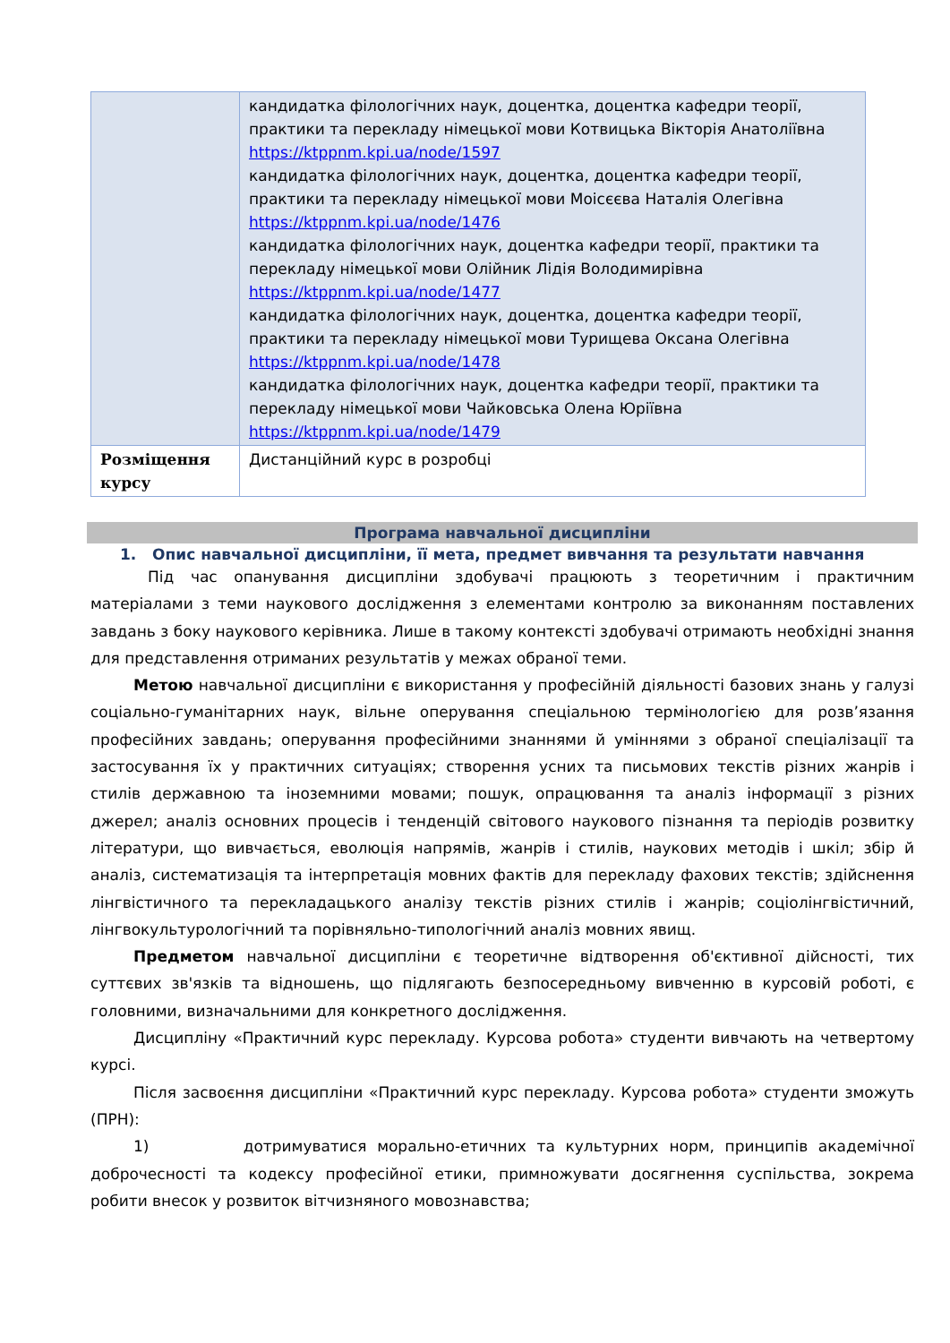| | кандидатка філологічних наук, доцентка, доцентка кафедри теорії, практики та перекладу німецької мови Котвицька Вікторія Анатоліївна https://ktppnm.kpi.ua/node/1597 кандидатка філологічних наук, доцентка, доцентка кафедри теорії, практики та перекладу німецької мови Моісєєва Наталія Олегівна https://ktppnm.kpi.ua/node/1476 кандидатка філологічних наук, доцентка кафедри теорії, практики та перекладу німецької мови Олійник Лідія Володимирівна https://ktppnm.kpi.ua/node/1477 кандидатка філологічних наук, доцентка, доцентка кафедри теорії, практики та перекладу німецької мови Турищева Оксана Олегівна https://ktppnm.kpi.ua/node/1478 кандидатка філологічних наук, доцентка кафедри теорії, практики та перекладу німецької мови Чайковська Олена Юріївна https://ktppnm.kpi.ua/node/1479 |
| Розміщення курсу | Дистанційний курс в розробці |
Програма навчальної дисципліни
1. Опис навчальної дисципліни, її мета, предмет вивчання та результати навчання
Під час опанування дисципліни здобувачі працюють з теоретичним і практичним матеріалами з теми наукового дослідження з елементами контролю за виконанням поставлених завдань з боку наукового керівника. Лише в такому контексті здобувачі отримають необхідні знання для представлення отриманих результатів у межах обраної теми.
Метою навчальної дисципліни є використання у професійній діяльності базових знань у галузі соціально-гуманітарних наук, вільне оперування спеціальною термінологією для розв’язання професійних завдань; оперування професійними знаннями й уміннями з обраної спеціалізації та застосування їх у практичних ситуаціях; створення усних та письмових текстів різних жанрів і стилів державною та іноземними мовами; пошук, опрацювання та аналіз інформації з різних джерел; аналіз основних процесів і тенденцій світового наукового пізнання та періодів розвитку літератури, що вивчається, еволюція напрямів, жанрів і стилів, наукових методів і шкіл; збір й аналіз, систематизація та інтерпретація мовних фактів для перекладу фахових текстів; здійснення лінгвістичного та перекладацького аналізу текстів різних стилів і жанрів; соціолінгвістичний, лінгвокультурологічний та порівняльно-типологічний аналіз мовних явищ.
Предметом навчальної дисципліни є теоретичне відтворення об'єктивної дійсності, тих суттєвих зв'язків та відношень, що підлягають безпосередньому вивченню в курсовій роботі, є головними, визначальними для конкретного дослідження.
Дисципліну «Практичний курс перекладу. Курсова робота» студенти вивчають на четвертому курсі.
Після засвоєння дисципліни «Практичний курс перекладу. Курсова робота» студенти зможуть (ПРН):
1) дотримуватися морально-етичних та культурних норм, принципів академічної доброчесності та кодексу професійної етики, примножувати досягнення суспільства, зокрема робити внесок у розвиток вітчизняного мовознавства;